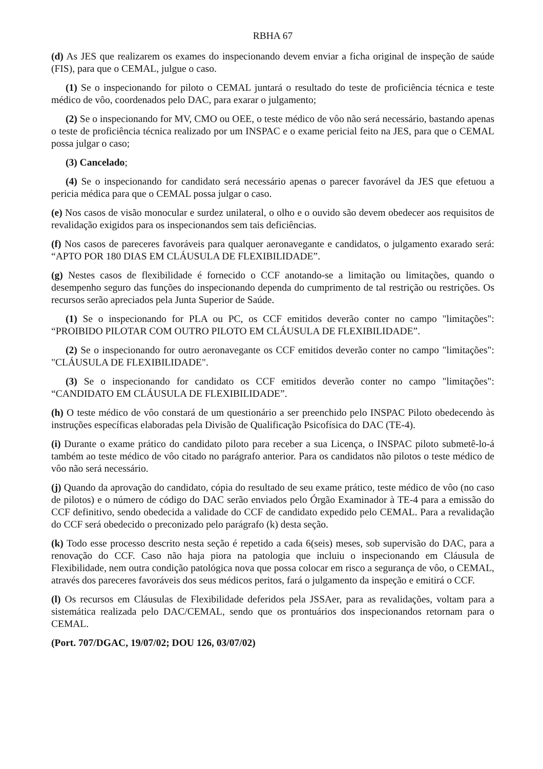RBHA 67
(d) As JES que realizarem os exames do inspecionando devem enviar a ficha original de inspeção de saúde (FIS), para que o CEMAL, julgue o caso.
(1) Se o inspecionando for piloto o CEMAL juntará o resultado do teste de proficiência técnica e teste médico de vôo, coordenados pelo DAC, para exarar o julgamento;
(2) Se o inspecionando for MV, CMO ou OEE, o teste médico de vôo não será necessário, bastando apenas o teste de proficiência técnica realizado por um INSPAC e o exame pericial feito na JES, para que o CEMAL possa julgar o caso;
(3) Cancelado;
(4) Se o inspecionando for candidato será necessário apenas o parecer favorável da JES que efetuou a pericia médica para que o CEMAL possa julgar o caso.
(e) Nos casos de visão monocular e surdez unilateral, o olho e o ouvido são devem obedecer aos requisitos de revalidação exigidos para os inspecionandos sem tais deficiências.
(f) Nos casos de pareceres favoráveis para qualquer aeronavegante e candidatos, o julgamento exarado será: “APTO POR 180 DIAS EM CLÁUSULA DE FLEXIBILIDADE”.
(g) Nestes casos de flexibilidade é fornecido o CCF anotando-se a limitação ou limitações, quando o desempenho seguro das funções do inspecionando dependa do cumprimento de tal restrição ou restrições. Os recursos serão apreciados pela Junta Superior de Saúde.
(1) Se o inspecionando for PLA ou PC, os CCF emitidos deverão conter no campo "limitações": “PROIBIDO PILOTAR COM OUTRO PILOTO EM CLÁUSULA DE FLEXIBILIDADE”.
(2) Se o inspecionando for outro aeronavegante os CCF emitidos deverão conter no campo "limitações": "CLÁUSULA DE FLEXIBILIDADE".
(3) Se o inspecionando for candidato os CCF emitidos deverão conter no campo "limitações": “CANDIDATO EM CLÁUSULA DE FLEXIBILIDADE”.
(h) O teste médico de vôo constará de um questionário a ser preenchido pelo INSPAC Piloto obedecendo às instruções específicas elaboradas pela Divisão de Qualificação Psicofísica do DAC (TE-4).
(i) Durante o exame prático do candidato piloto para receber a sua Licença, o INSPAC piloto submetê-lo-á também ao teste médico de vôo citado no parágrafo anterior. Para os candidatos não pilotos o teste médico de vôo não será necessário.
(j) Quando da aprovação do candidato, cópia do resultado de seu exame prático, teste médico de vôo (no caso de pilotos) e o número de código do DAC serão enviados pelo Órgão Examinador à TE-4 para a emissão do CCF definitivo, sendo obedecida a validade do CCF de candidato expedido pelo CEMAL. Para a revalidação do CCF será obedecido o preconizado pelo parágrafo (k) desta seção.
(k) Todo esse processo descrito nesta seção é repetido a cada 6(seis) meses, sob supervisão do DAC, para a renovação do CCF. Caso não haja piora na patologia que incluiu o inspecionando em Cláusula de Flexibilidade, nem outra condição patológica nova que possa colocar em risco a segurança de vôo, o CEMAL, através dos pareceres favoráveis dos seus médicos peritos, fará o julgamento da inspeção e emitirá o CCF.
(l) Os recursos em Cláusulas de Flexibilidade deferidos pela JSSAer, para as revalidações, voltam para a sistemática realizada pelo DAC/CEMAL, sendo que os prontuários dos inspecionandos retornam para o CEMAL.
(Port. 707/DGAC, 19/07/02; DOU 126, 03/07/02)